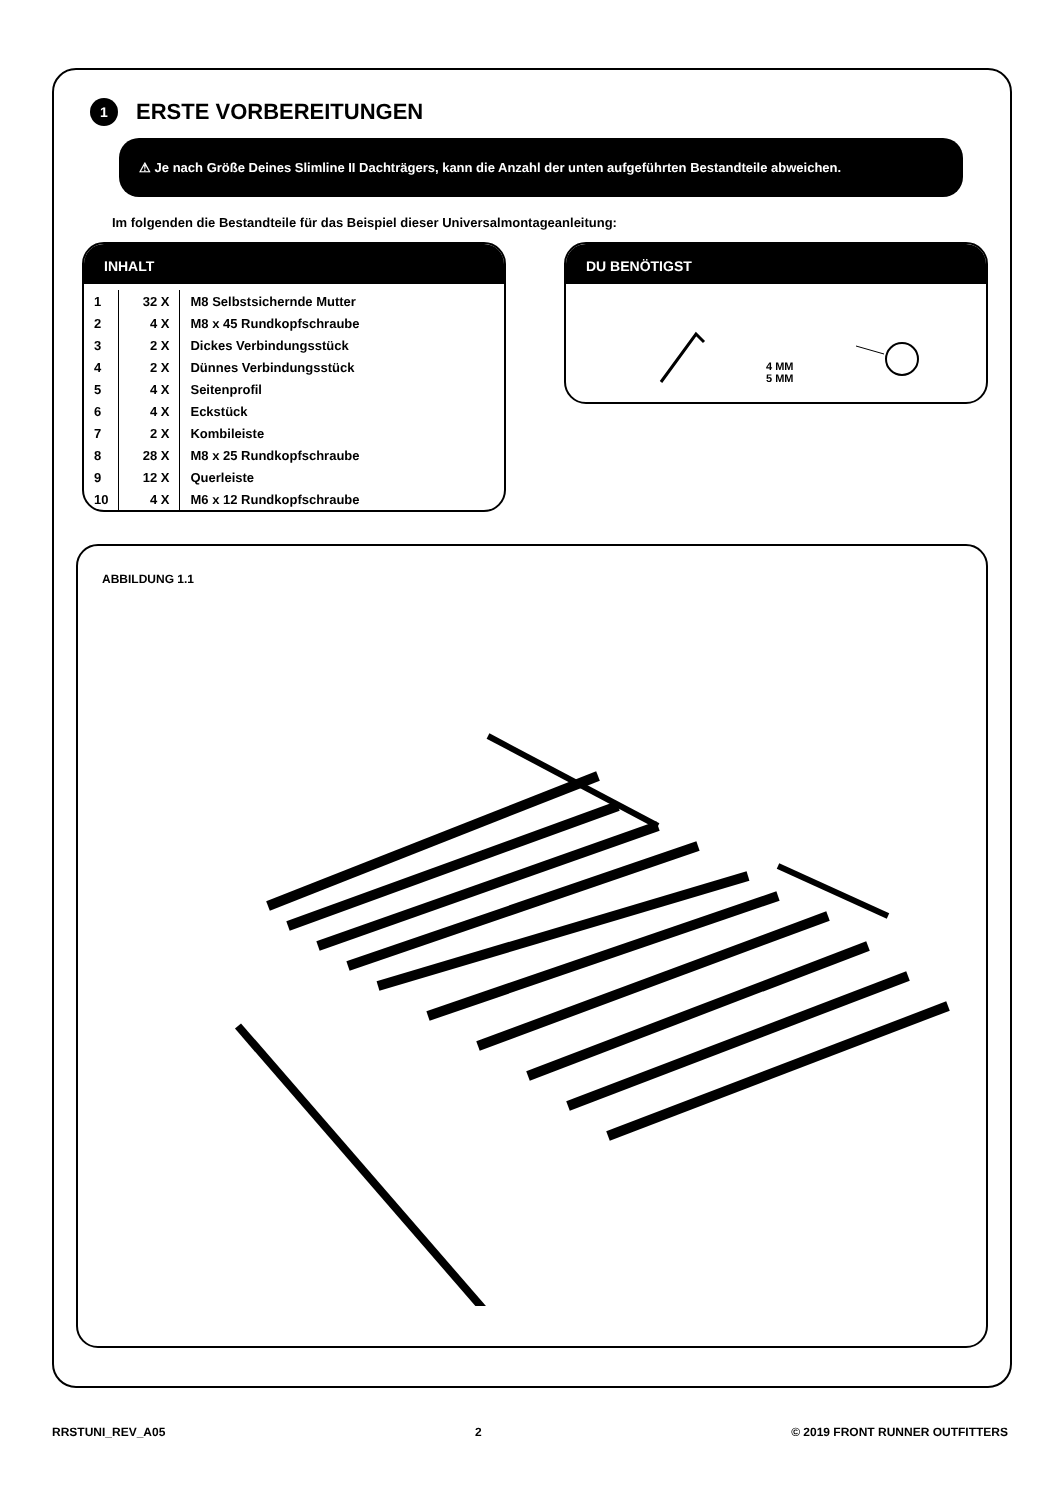1 ERSTE VORBEREITUNGEN
⚠ Je nach Größe Deines Slimline II Dachträgers, kann die Anzahl der unten aufgeführten Bestandteile abweichen.
Im folgenden die Bestandteile für das Beispiel dieser Universalmontageanleitung:
INHALT
| 1 | 32 X | M8 Selbstsichernde Mutter |
| 2 | 4 X | M8 x 45 Rundkopfschraube |
| 3 | 2 X | Dickes Verbindungsstück |
| 4 | 2 X | Dünnes Verbindungsstück |
| 5 | 4 X | Seitenprofil |
| 6 | 4 X | Eckstück |
| 7 | 2 X | Kombileiste |
| 8 | 28 X | M8 x 25 Rundkopfschraube |
| 9 | 12 X | Querleiste |
| 10 | 4 X | M6 x 12 Rundkopfschraube |
DU BENÖTIGST
4 MM
5 MM
ABBILDUNG 1.1
RRSTUNI_REV_A05 2 © 2019 FRONT RUNNER OUTFITTERS